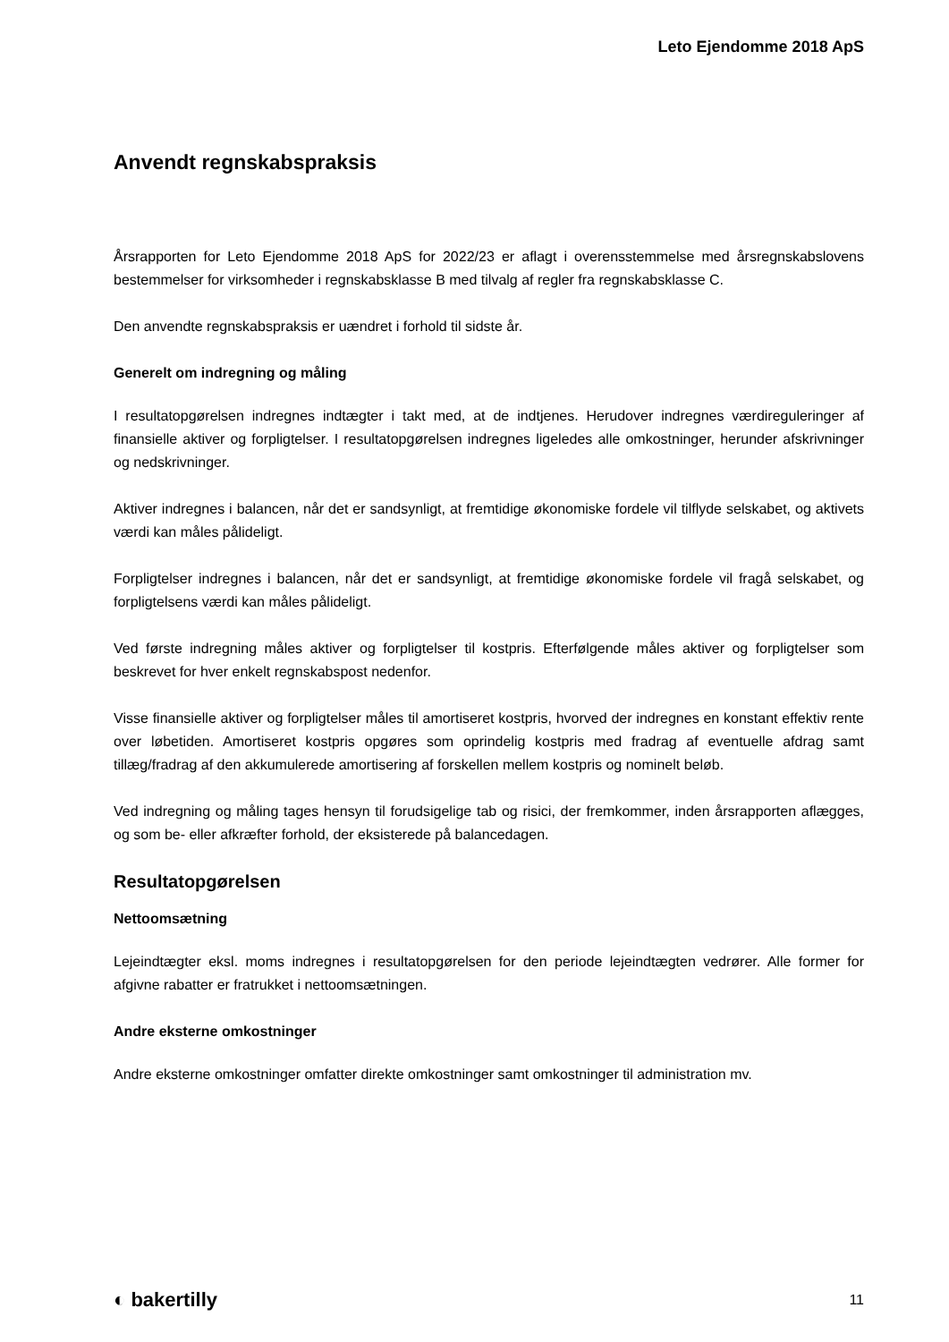Leto Ejendomme 2018 ApS
Anvendt regnskabspraksis
Årsrapporten for Leto Ejendomme 2018 ApS for 2022/23 er aflagt i overensstemmelse med årsregnskabslovens bestemmelser for virksomheder i regnskabsklasse B med tilvalg af regler fra regnskabsklasse C.
Den anvendte regnskabspraksis er uændret i forhold til sidste år.
Generelt om indregning og måling
I resultatopgørelsen indregnes indtægter i takt med, at de indtjenes. Herudover indregnes værdiregule­ringer af finansielle aktiver og forpligtelser. I resultatopgørelsen indregnes ligeledes alle omkostninger, herunder afskrivninger og nedskrivninger.
Aktiver indregnes i balancen, når det er sandsynligt, at fremtidige økonomiske fordele vil tilflyde selskabet, og aktivets værdi kan måles pålideligt.
Forpligtelser indregnes i balancen, når det er sandsynligt, at fremtidige økonomiske fordele vil fragå sel­skabet, og forpligtelsens værdi kan måles pålideligt.
Ved første indregning måles aktiver og forpligtelser til kostpris. Efterfølgende måles aktiver og forpligtelser som beskrevet for hver enkelt regnskabspost nedenfor.
Visse finansielle aktiver og forpligtelser måles til amortiseret kostpris, hvorved der indregnes en konstant effektiv rente over løbetiden. Amortiseret kostpris opgøres som oprindelig kostpris med fradrag af eventu­elle afdrag samt tillæg/fradrag af den akkumulerede amortisering af forskellen mellem kostpris og nomi­nelt beløb.
Ved indregning og måling tages hensyn til forudsigelige tab og risici, der fremkommer, inden årsrapporten aflægges, og som be- eller afkræfter forhold, der eksisterede på balancedagen.
Resultatopgørelsen
Nettoomsætning
Lejeindtægter eksl. moms indregnes i resultatopgørelsen for den periode lejeindtægten vedrører. Alle former for afgivne rabatter er fratrukket i nettoomsætningen.
Andre eksterne omkostninger
Andre eksterne omkostninger omfatter direkte omkostninger samt omkostninger til administration mv.
◐ bakertilly 11